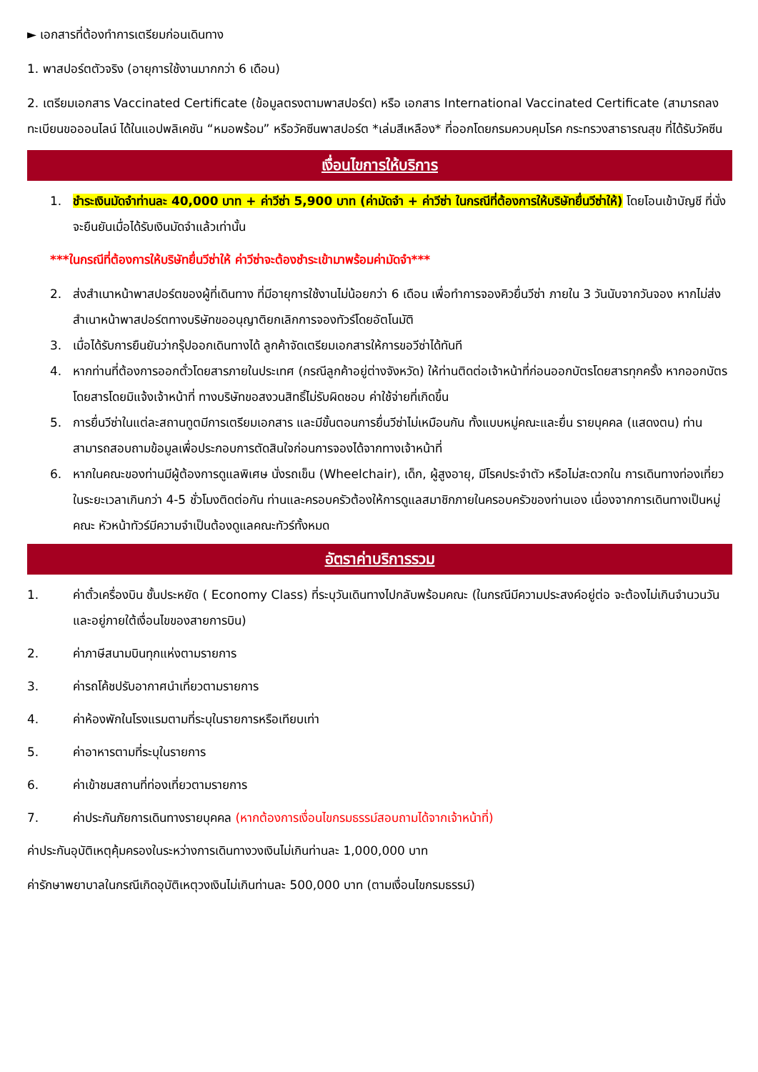► เอกสารที่ต้องทำการเตรียมก่อนเดินทาง
1. พาสปอร์ตตัวจริง (อายุการใช้งานมากกว่า 6 เดือน)
2. เตรียมเอกสาร Vaccinated Certificate (ข้อมูลตรงตามพาสปอร์ต) หรือ เอกสาร International Vaccinated Certificate (สามารถลงทะเบียนขอออนไลน์ ได้ในแอปพลิเคชัน “หมอพร้อม” หรือวัคซีนพาสปอร์ต *เล่มสีเหลือง* ที่ออกโดยกรมควบคุมโรค กระทรวงสาธารณสุข ที่ได้รับวัคซีน
เงื่อนไขการให้บริการ
1. ชำระเงินมัดจำท่านละ 40,000 บาท + ค่าวีซ่า 5,900 บาท (ค่ามัดจำ + ค่าวีซ่า ในกรณีที่ต้องการให้บริษัทยื่นวีซ่าให้) โดยโอนเข้าบัญชี ที่นั่งจะยืนยันเมื่อได้รับเงินมัดจำแล้วเท่านั้น
***ในกรณีที่ต้องการให้บริษัทยื่นวีซ่าให้ ค่าวีซ่าจะต้องชำระเข้ามาพร้อมค่ามัดจำ***
2. ส่งสำเนาหน้าพาสปอร์ตของผู้ที่เดินทาง ที่มีอายุการใช้งานไม่น้อยกว่า 6 เดือน เพื่อทำการจองคิวยื่นวีซ่า ภายใน 3 วันนับจากวันจอง หากไม่ส่งสำเนาหน้าพาสปอร์ตทางบริษัทขออนุญาติยกเลิกการจองทัวร์โดยอัตโนมัติ
3. เมื่อได้รับการยืนยันว่ากรุ๊ปออกเดินทางได้ ลูกค้าจัดเตรียมเอกสารให้การขอวีซ่าได้ทันที
4. หากท่านที่ต้องการออกตั๋วโดยสารภายในประเทศ (กรณีลูกค้าอยู่ต่างจังหวัด) ให้ท่านติดต่อเจ้าหน้าที่ก่อนออกบัตรโดยสารทุกครั้ง หากออกบัตรโดยสารโดยมิแจ้งเจ้าหน้าที่ ทางบริษัทขอสงวนสิทธิ์ไม่รับผิดชอบ ค่าใช้จ่ายที่เกิดขึ้น
5. การยื่นวีซ่าในแต่ละสถานทูตมีการเตรียมเอกสาร และมีขั้นตอนการยื่นวีซ่าไม่เหมือนกัน ทั้งแบบหมู่คณะและยื่น รายบุคคล (แสดงตน) ท่านสามารถสอบถามข้อมูลเพื่อประกอบการตัดสินใจก่อนการจองได้จากทางเจ้าหน้าที่
6. หากในคณะของท่านมีผู้ต้องการดูแลพิเศษ นั่งรถเข็น (Wheelchair), เด็ก, ผู้สูงอายุ, มีโรคประจำตัว หรือไม่สะดวกใน การเดินทางท่องเที่ยวในระยะเวลาเกินกว่า 4-5 ชั่วโมงติดต่อกัน ท่านและครอบครัวต้องให้การดูแลสมาชิกภายในครอบครัวของท่านเอง เนื่องจากการเดินทางเป็นหมู่คณะ หัวหน้าทัวร์มีความจำเป็นต้องดูแลคณะทัวร์ทั้งหมด
อัตราค่าบริการรวม
1. ค่าตั๋วเครื่องบิน ชั้นประหยัด ( Economy Class) ที่ระบุวันเดินทางไปกลับพร้อมคณะ (ในกรณีมีความประสงค์อยู่ต่อ จะต้องไม่เกินจำนวนวัน และอยู่ภายใต้เงื่อนไขของสายการบิน)
2. ค่าภาษีสนามบินทุกแห่งตามรายการ
3. ค่ารถโค้ชปรับอากาศนำเที่ยวตามรายการ
4. ค่าห้องพักในโรงแรมตามที่ระบุในรายการหรือเทียบเท่า
5. ค่าอาหารตามที่ระบุในรายการ
6. ค่าเข้าชมสถานที่ท่องเที่ยวตามรายการ
7. ค่าประกันภัยการเดินทางรายบุคคล (หากต้องการเงื่อนไขกรมธรรม์สอบถามได้จากเจ้าหน้าที่)
ค่าประกันอุบัติเหตุคุ้มครองในระหว่างการเดินทางวงเงินไม่เกินท่านละ 1,000,000 บาท
ค่ารักษาพยาบาลในกรณีเกิดอุบัติเหตุวงเงินไม่เกินท่านละ 500,000 บาท (ตามเงื่อนไขกรมธรรม์)